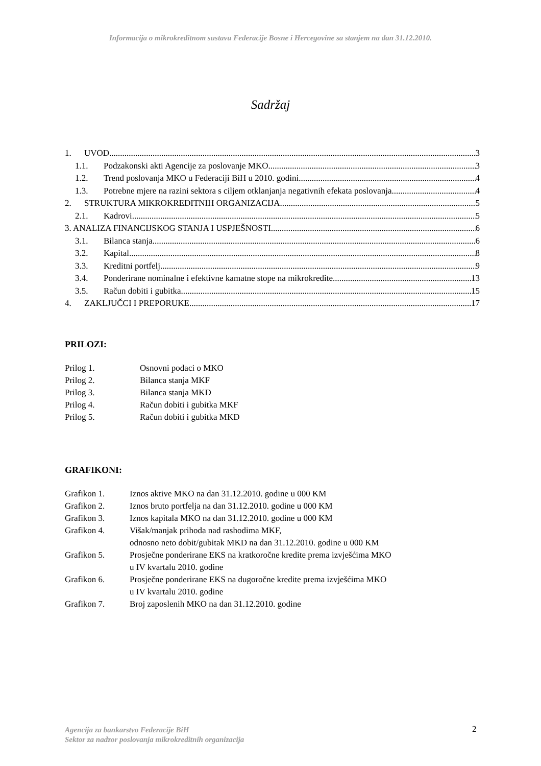Informacija o mikrokreditnom sustavu Federacije Bosne i Hercegovine sa stanjem na dan 31.12.2010.
Sadržaj
1. UVOD 3
1.1. Podzakonski akti Agencije za poslovanje MKO 3
1.2. Trend poslovanja MKO u Federaciji BiH u 2010. godini 4
1.3. Potrebne mjere na razini sektora s ciljem otklanjanja negativnih efekata poslovanja 4
2. STRUKTURA MIKROKREDITNIH ORGANIZACIJA 5
2.1. Kadrovi 5
3. ANALIZA FINANCIJSKOG STANJA I USPJEŠNOSTI 6
3.1. Bilanca stanja 6
3.2. Kapital 8
3.3. Kreditni portfelj 9
3.4. Ponderirane nominalne i efektivne kamatne stope na mikrokredite 13
3.5. Račun dobiti i gubitka 15
4. ZAKLJUČCI I PREPORUKE 17
PRILOZI:
Prilog 1. Osnovni podaci o MKO
Prilog 2. Bilanca stanja MKF
Prilog 3. Bilanca stanja MKD
Prilog 4. Račun dobiti i gubitka MKF
Prilog 5. Račun dobiti i gubitka MKD
GRAFIKONI:
Grafikon 1. Iznos aktive MKO na dan 31.12.2010. godine u 000 KM
Grafikon 2. Iznos bruto portfelja na dan 31.12.2010. godine u 000 KM
Grafikon 3. Iznos kapitala MKO na dan 31.12.2010. godine u 000 KM
Grafikon 4. Višak/manjak prihoda nad rashodima MKF,
odnosno neto dobit/gubitak MKD na dan 31.12.2010. godine u 000 KM
Grafikon 5. Prosječne ponderirane EKS na kratkoročne kredite prema izvješćima MKO
u IV kvartalu 2010. godine
Grafikon 6. Prosječne ponderirane EKS na dugoročne kredite prema izvješćima MKO
u IV kvartalu 2010. godine
Grafikon 7. Broj zaposlenih MKO na dan 31.12.2010. godine
Agencija za bankarstvo Federacije BiH
Sektor za nadzor poslovanja mikrokreditnih organizacija
2